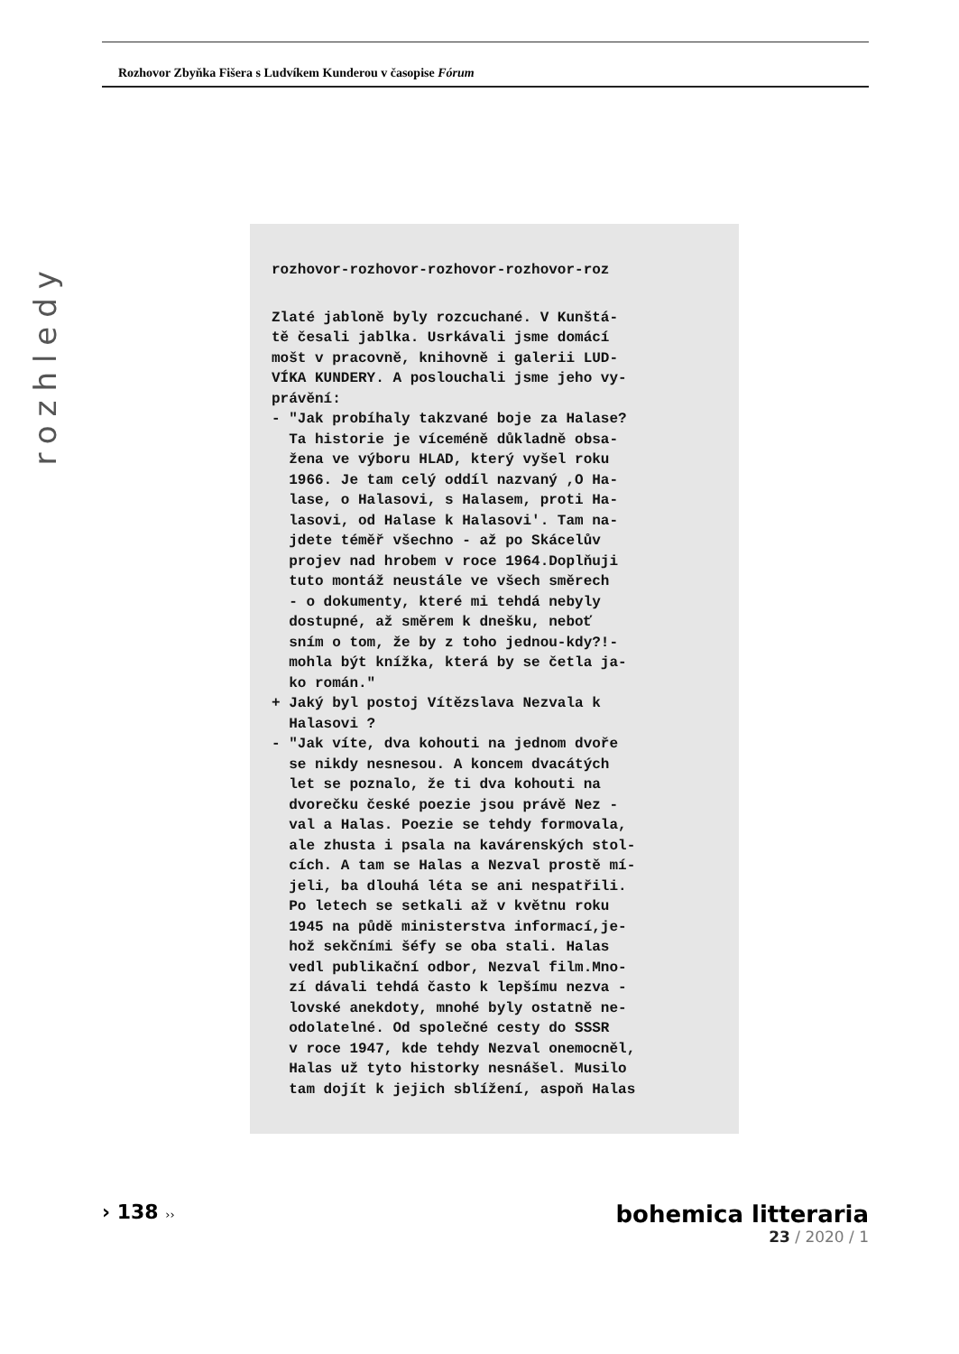Rozhovor Zbyňka Fišera s Ludvíkem Kunderou v časopise Fórum
rozhledy
rozhovor-rozhovor-rozhovor-rozhovor-roz
Zlaté jabloně byly rozcuchané. V Kunštá- tě česali jablka. Usrkávali jsme domácí mošt v pracovně, knihovně i galerii LUD- VÍKA KUNDERY. A poslouchali jsme jeho vy- právění: - "Jak probíhaly takzvané boje za Halase? Ta historie je víceméně důkladně obsa- žena ve výboru HLAD, který vyšel roku 1966. Je tam celý oddíl nazvaný ,O Ha- lase, o Halasovi, s Halasem, proti Ha- lasovi, od Halase k Halasovi'. Tam na- jdete téměř všechno - až po Skácelův projev nad hrobem v roce 1964.Doplňuji tuto montáž neustále ve všech směrech - o dokumenty, které mi tehdá nebyly dostupné, až směrem k dnešku, neboť sním o tom, že by z toho jednou-kdy?!- mohla být knížka, která by se četla ja- ko román." + Jaký byl postoj Vítězslava Nezvala k Halasovi ? - "Jak víte, dva kohouti na jednom dvoře se nikdy nesnesou. A koncem dvacátých let se poznalo, že ti dva kohouti na dvorečku české poezie jsou právě Nez - val a Halas. Poezie se tehdy formovala, ale zhusta i psala na kavárenských stol- cích. A tam se Halas a Nezval prostě mí- jeli, ba dlouhá léta se ani nespatřili. Po letech se setkali až v květnu roku 1945 na půdě ministerstva informací,je- hož sekčními šéfy se oba stali. Halas vedl publikační odbor, Nezval film.Mno- zí dávali tehdá často k lepšímu nezva - lovské anekdoty, mnohé byly ostatně ne- odolatelné. Od společné cesty do SSSR v roce 1947, kde tehdy Nezval onemocněl, Halas už tyto historky nesnášel. Musilo tam dojít k jejich sblížení, aspoň Halas
› 138 ››
bohemica litteraria
23 / 2020 / 1